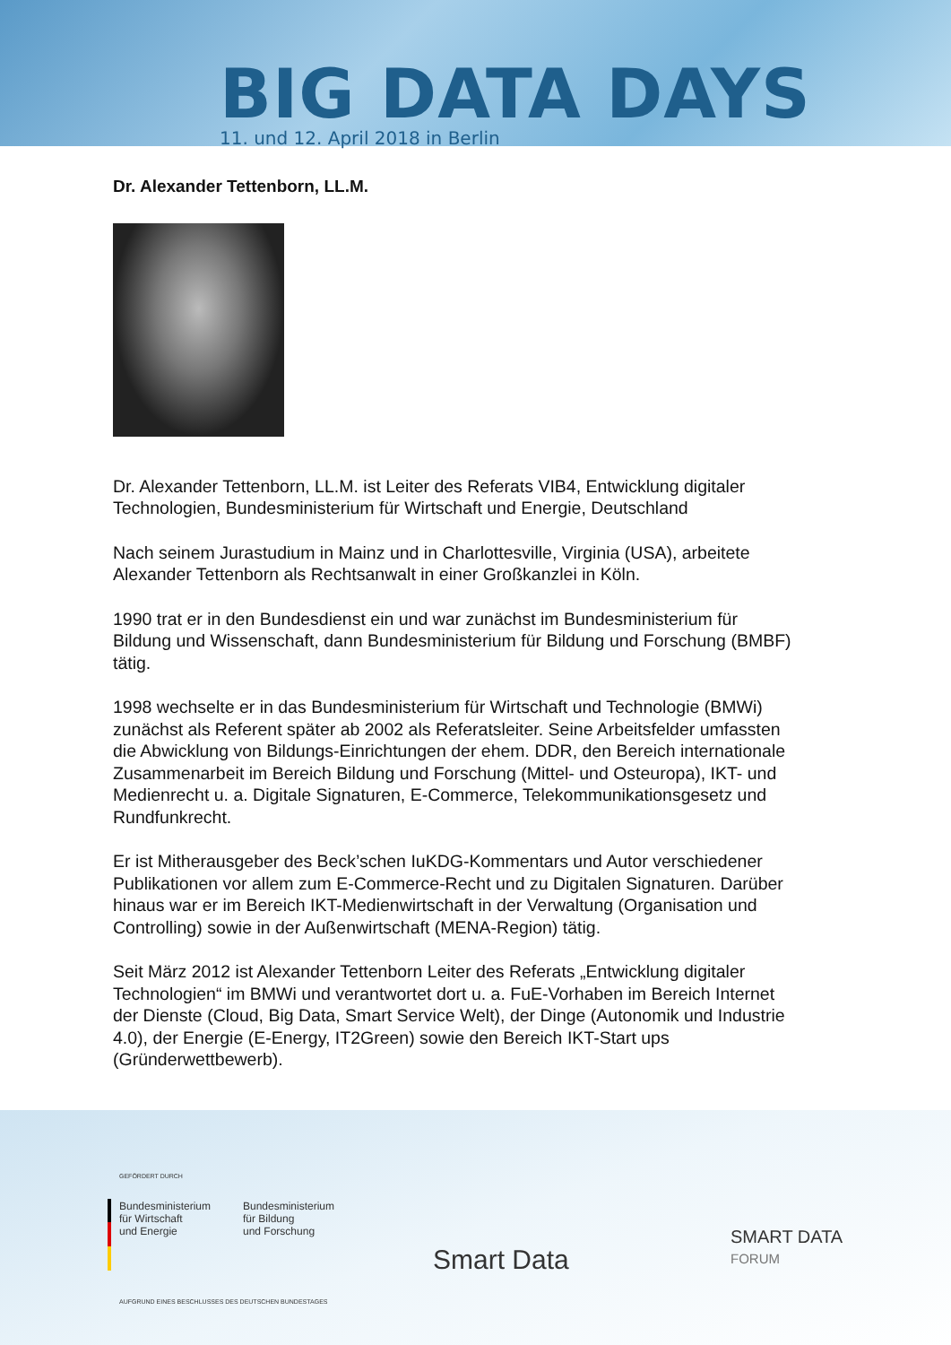BIG DATA DAYS
11. und 12. April 2018 in Berlin
Dr. Alexander Tettenborn, LL.M.
Dr. Alexander Tettenborn, LL.M. ist Leiter des Referats VIB4, Entwicklung digitaler Technologien, Bundesministerium für Wirtschaft und Energie, Deutschland
Nach seinem Jurastudium in Mainz und in Charlottesville, Virginia (USA), arbeitete Alexander Tettenborn als Rechtsanwalt in einer Großkanzlei in Köln.
1990 trat er in den Bundesdienst ein und war zunächst im Bundesministerium für Bildung und Wissenschaft, dann Bundesministerium für Bildung und Forschung (BMBF) tätig.
1998 wechselte er in das Bundesministerium für Wirtschaft und Technologie (BMWi) zunächst als Referent später ab 2002 als Referatsleiter. Seine Arbeitsfelder umfassten die Abwicklung von Bildungs-Einrichtungen der ehem. DDR, den Bereich internationale Zusammenarbeit im Bereich Bildung und Forschung (Mittel- und Osteuropa), IKT- und Medienrecht u. a. Digitale Signaturen, E-Commerce, Telekommunikationsgesetz und Rundfunkrecht.
Er ist Mitherausgeber des Beck’schen IuKDG-Kommentars und Autor verschiedener Publikationen vor allem zum E-Commerce-Recht und zu Digitalen Signaturen. Darüber hinaus war er im Bereich IKT-Medienwirtschaft in der Verwaltung (Organisation und Controlling) sowie in der Außenwirtschaft (MENA-Region) tätig.
Seit März 2012 ist Alexander Tettenborn Leiter des Referats „Entwicklung digitaler Technologien“ im BMWi und verantwortet dort u. a. FuE-Vorhaben im Bereich Internet der Dienste (Cloud, Big Data, Smart Service Welt), der Dinge (Autonomik und Industrie 4.0), der Energie (E-Energy, IT2Green) sowie den Bereich IKT-Start ups (Gründerwettbewerb).
GEFÖRDERT DURCH
Bundesministerium
für Wirtschaft
und Energie
Bundesministerium
für Bildung
und Forschung
AUFGRUND EINES BESCHLUSSES DES DEUTSCHEN BUNDESTAGES
Smart Data
SMART DATA
FORUM